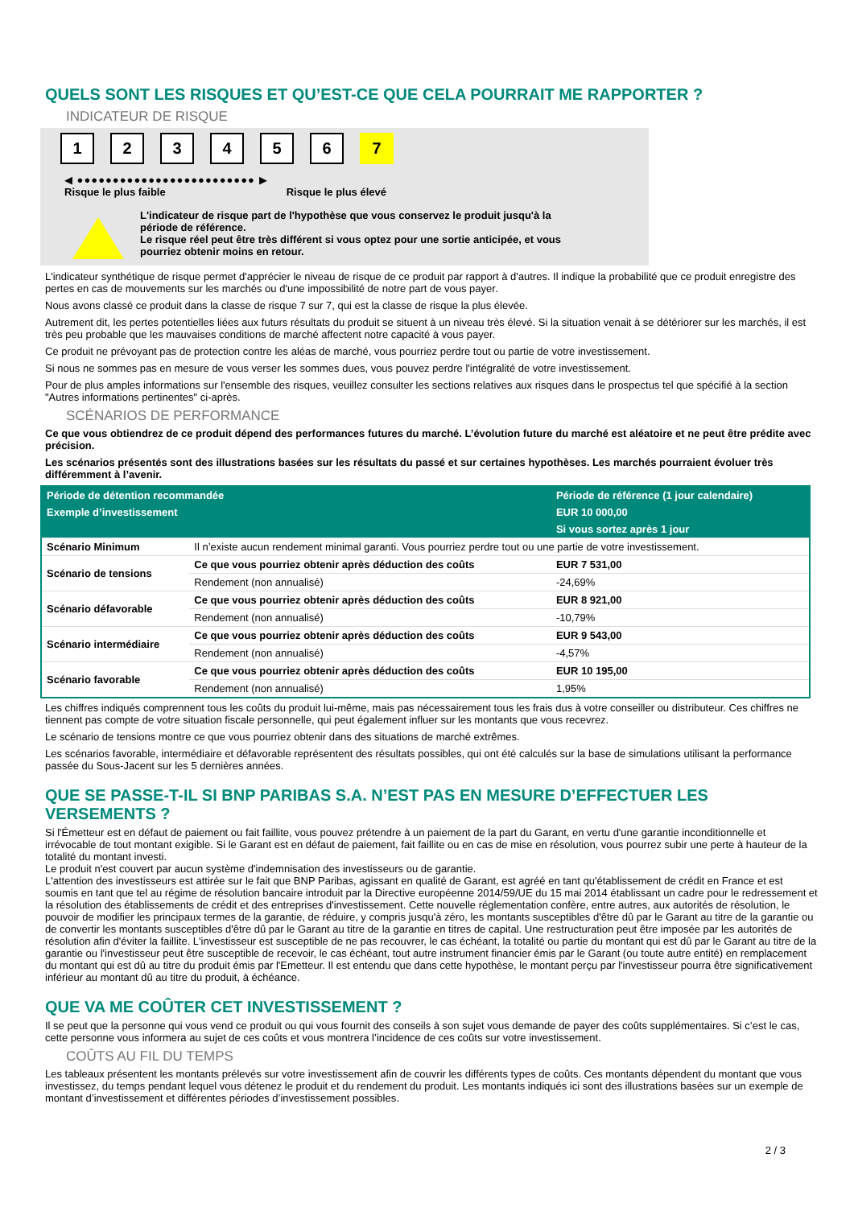QUELS SONT LES RISQUES ET QU’EST-CE QUE CELA POURRAIT ME RAPPORTER ?
INDICATEUR DE RISQUE
1 2 3 4 5 6 7
◀ ●●●●●●●●●●●●●●●●●●●●●●●●● ▶
Risque le plus faible Risque le plus élevé
L'indicateur de risque part de l'hypothèse que vous conservez le produit jusqu'à la
période de référence.
Le risque réel peut être très différent si vous optez pour une sortie anticipée, et vous
pourriez obtenir moins en retour.
L'indicateur synthétique de risque permet d'apprécier le niveau de risque de ce produit par rapport à d'autres. Il indique la probabilité que ce produit enregistre des pertes en cas de mouvements sur les marchés ou d'une impossibilité de notre part de vous payer.
Nous avons classé ce produit dans la classe de risque 7 sur 7, qui est la classe de risque la plus élevée.
Autrement dit, les pertes potentielles liées aux futurs résultats du produit se situent à un niveau très élevé. Si la situation venait à se détériorer sur les marchés, il est très peu probable que les mauvaises conditions de marché affectent notre capacité à vous payer.
Ce produit ne prévoyant pas de protection contre les aléas de marché, vous pourriez perdre tout ou partie de votre investissement.
Si nous ne sommes pas en mesure de vous verser les sommes dues, vous pouvez perdre l'intégralité de votre investissement.
Pour de plus amples informations sur l'ensemble des risques, veuillez consulter les sections relatives aux risques dans le prospectus tel que spécifié à la section "Autres informations pertinentes" ci-après.
SCÉNARIOS DE PERFORMANCE
Ce que vous obtiendrez de ce produit dépend des performances futures du marché. L’évolution future du marché est aléatoire et ne peut être prédite avec précision.
Les scénarios présentés sont des illustrations basées sur les résultats du passé et sur certaines hypothèses. Les marchés pourraient évoluer très différemment à l’avenir.
| Période de détention recommandée | | Période de référence (1 jour calendaire) |
| --- | --- | --- |
| Exemple d’investissement | | EUR 10 000,00 |
| | | Si vous sortez après 1 jour |
| Scénario Minimum | Il n’existe aucun rendement minimal garanti. Vous pourriez perdre tout ou une partie de votre investissement. | |
| Scénario de tensions | Ce que vous pourriez obtenir après déduction des coûts | EUR 7 531,00 |
| | Rendement (non annualisé) | -24,69% |
| Scénario défavorable | Ce que vous pourriez obtenir après déduction des coûts | EUR 8 921,00 |
| | Rendement (non annualisé) | -10,79% |
| Scénario intermédiaire | Ce que vous pourriez obtenir après déduction des coûts | EUR 9 543,00 |
| | Rendement (non annualisé) | -4,57% |
| Scénario favorable | Ce que vous pourriez obtenir après déduction des coûts | EUR 10 195,00 |
| | Rendement (non annualisé) | 1,95% |
Les chiffres indiqués comprennent tous les coûts du produit lui-même, mais pas nécessairement tous les frais dus à votre conseiller ou distributeur. Ces chiffres ne tiennent pas compte de votre situation fiscale personnelle, qui peut également influer sur les montants que vous recevrez.
Le scénario de tensions montre ce que vous pourriez obtenir dans des situations de marché extrêmes.
Les scénarios favorable, intermédiaire et défavorable représentent des résultats possibles, qui ont été calculés sur la base de simulations utilisant la performance passée du Sous-Jacent sur les 5 dernières années.
QUE SE PASSE-T-IL SI BNP PARIBAS S.A. N’EST PAS EN MESURE D’EFFECTUER LES VERSEMENTS ?
Si l'Émetteur est en défaut de paiement ou fait faillite, vous pouvez prétendre à un paiement de la part du Garant, en vertu d'une garantie inconditionnelle et irrévocable de tout montant exigible. Si le Garant est en défaut de paiement, fait faillite ou en cas de mise en résolution, vous pourrez subir une perte à hauteur de la totalité du montant investi.
Le produit n'est couvert par aucun système d'indemnisation des investisseurs ou de garantie.
L'attention des investisseurs est attirée sur le fait que BNP Paribas, agissant en qualité de Garant, est agréé en tant qu'établissement de crédit en France et est soumis en tant que tel au régime de résolution bancaire introduit par la Directive européenne 2014/59/UE du 15 mai 2014 établissant un cadre pour le redressement et la résolution des établissements de crédit et des entreprises d'investissement. Cette nouvelle réglementation confère, entre autres, aux autorités de résolution, le pouvoir de modifier les principaux termes de la garantie, de réduire, y compris jusqu'à zéro, les montants susceptibles d'être dû par le Garant au titre de la garantie ou de convertir les montants susceptibles d'être dû par le Garant au titre de la garantie en titres de capital. Une restructuration peut être imposée par les autorités de résolution afin d'éviter la faillite. L'investisseur est susceptible de ne pas recouvrer, le cas échéant, la totalité ou partie du montant qui est dû par le Garant au titre de la garantie ou l'investisseur peut être susceptible de recevoir, le cas échéant, tout autre instrument financier émis par le Garant (ou toute autre entité) en remplacement du montant qui est dû au titre du produit émis par l'Emetteur. Il est entendu que dans cette hypothèse, le montant perçu par l'investisseur pourra être significativement inférieur au montant dû au titre du produit, à échéance.
QUE VA ME COÛTER CET INVESTISSEMENT ?
Il se peut que la personne qui vous vend ce produit ou qui vous fournit des conseils à son sujet vous demande de payer des coûts supplémentaires. Si c’est le cas, cette personne vous informera au sujet de ces coûts et vous montrera l’incidence de ces coûts sur votre investissement.
COÛTS AU FIL DU TEMPS
Les tableaux présentent les montants prélevés sur votre investissement afin de couvrir les différents types de coûts. Ces montants dépendent du montant que vous investissez, du temps pendant lequel vous détenez le produit et du rendement du produit. Les montants indiqués ici sont des illustrations basées sur un exemple de montant d’investissement et différentes périodes d’investissement possibles.
2 / 3